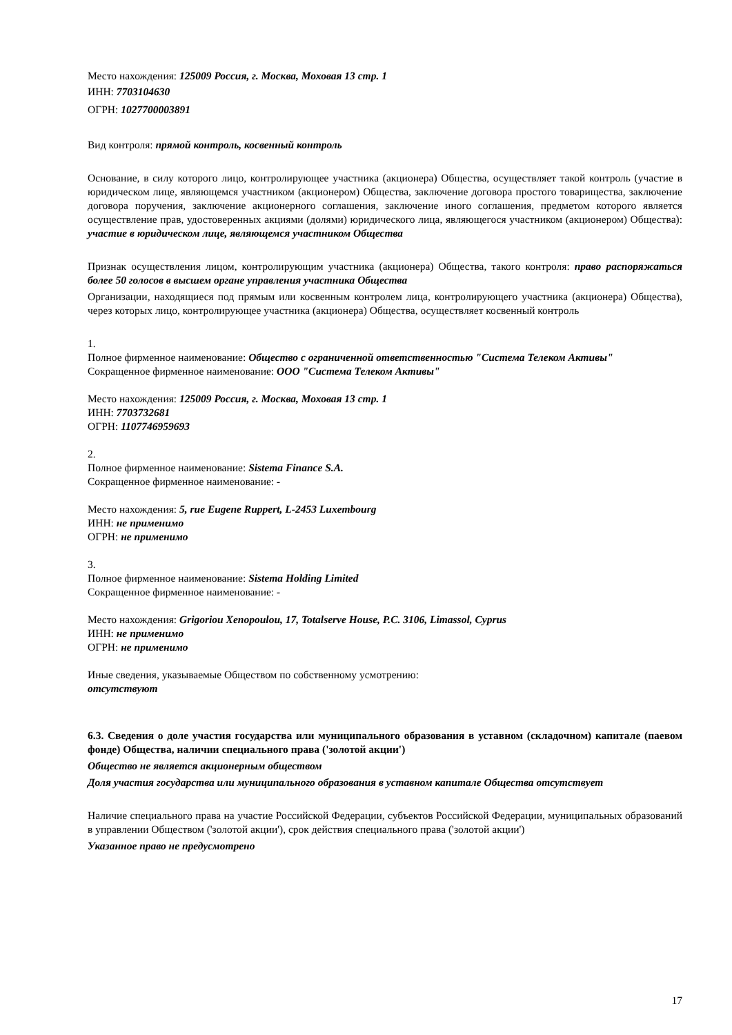Место нахождения: 125009 Россия, г. Москва, Моховая 13 стр. 1
ИНН: 7703104630
ОГРН: 1027700003891
Вид контроля: прямой контроль, косвенный контроль
Основание, в силу которого лицо, контролирующее участника (акционера) Общества, осуществляет такой контроль (участие в юридическом лице, являющемся участником (акционером) Общества, заключение договора простого товарищества, заключение договора поручения, заключение акционерного соглашения, заключение иного соглашения, предметом которого является осуществление прав, удостоверенных акциями (долями) юридического лица, являющегося участником (акционером) Общества): участие в юридическом лице, являющемся участником Общества
Признак осуществления лицом, контролирующим участника (акционера) Общества, такого контроля: право распоряжаться более 50 голосов в высшем органе управления участника Общества
Организации, находящиеся под прямым или косвенным контролем лица, контролирующего участника (акционера) Общества), через которых лицо, контролирующее участника (акционера) Общества, осуществляет косвенный контроль
1.
Полное фирменное наименование: Общество с ограниченной ответственностью "Система Телеком Активы"
Сокращенное фирменное наименование: ООО "Система Телеком Активы"
Место нахождения: 125009 Россия, г. Москва, Моховая 13 стр. 1
ИНН: 7703732681
ОГРН: 1107746959693
2.
Полное фирменное наименование: Sistema Finance S.A.
Сокращенное фирменное наименование: -
Место нахождения: 5, rue Eugene Ruppert, L-2453 Luxembourg
ИНН: не применимо
ОГРН: не применимо
3.
Полное фирменное наименование: Sistema Holding Limited
Сокращенное фирменное наименование: -
Место нахождения: Grigoriou Xenopoulou, 17, Totalserve House, P.C. 3106, Limassol, Cyprus
ИНН: не применимо
ОГРН: не применимо
Иные сведения, указываемые Обществом по собственному усмотрению:
отсутствуют
6.3. Сведения о доле участия государства или муниципального образования в уставном (складочном) капитале (паевом фонде) Общества, наличии специального права ('золотой акции')
Общество не является акционерным обществом
Доля участия государства или муниципального образования в уставном капитале Общества отсутствует
Наличие специального права на участие Российской Федерации, субъектов Российской Федерации, муниципальных образований в управлении Обществом ('золотой акции'), срок действия специального права ('золотой акции')
Указанное право не предусмотрено
17